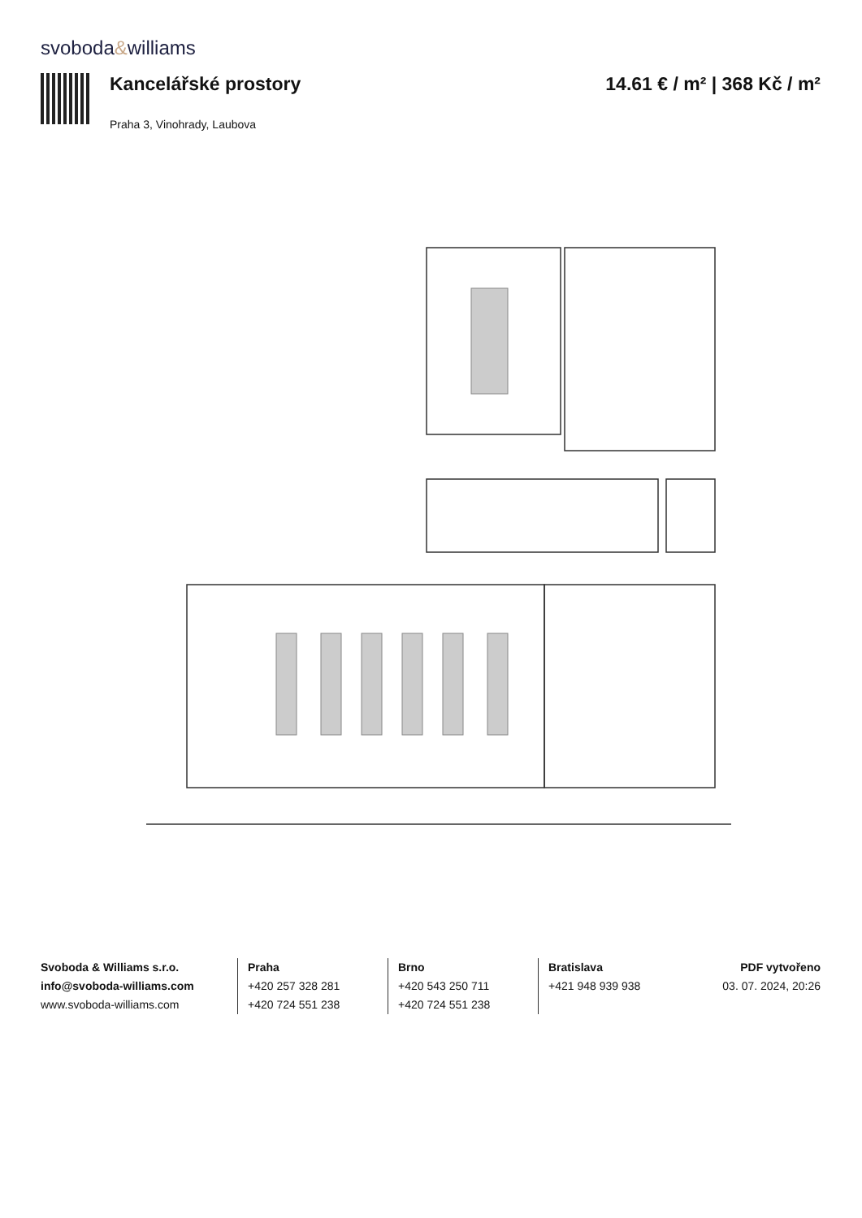svoboda&williams
Kancelářské prostory
Praha 3, Vinohrady, Laubova
14.61 € / m² | 368 Kč / m²
Svoboda & Williams s.r.o.
info@svoboda-williams.com
www.svoboda-williams.com
Praha
+420 257 328 281
+420 724 551 238
Brno
+420 543 250 711
+420 724 551 238
Bratislava
+421 948 939 938
PDF vytvořeno
03. 07. 2024, 20:26